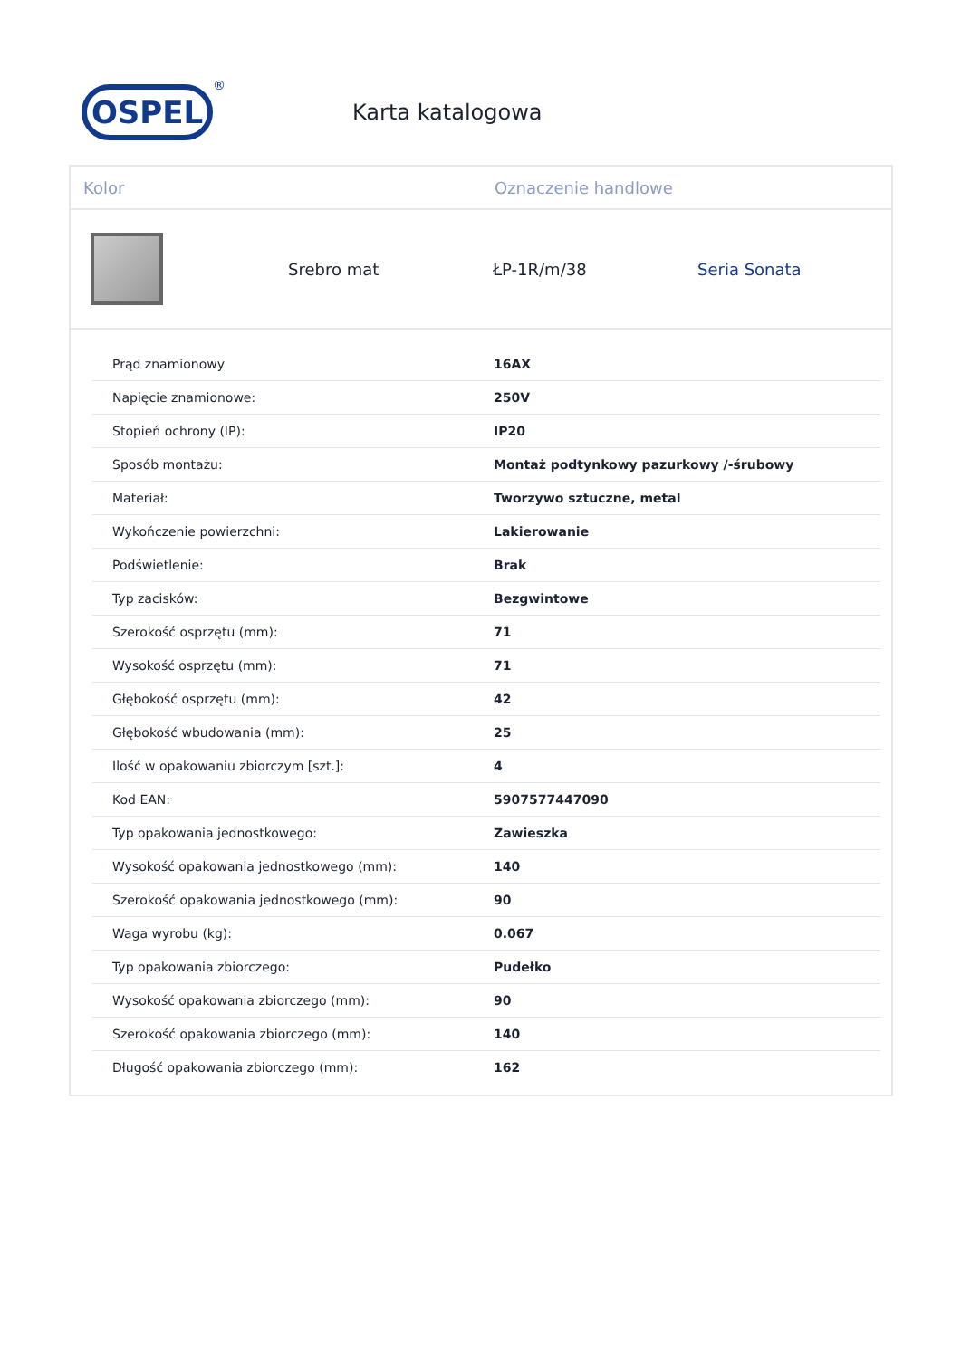OSPEL
®
Karta katalogowa
Kolor Oznaczenie handlowe
Srebro mat ŁP-1R/m/38 Seria Sonata
| Prąd znamionowy | 16AX |
| Napięcie znamionowe: | 250V |
| Stopień ochrony (IP): | IP20 |
| Sposób montażu: | Montaż podtynkowy pazurkowy /-śrubowy |
| Materiał: | Tworzywo sztuczne, metal |
| Wykończenie powierzchni: | Lakierowanie |
| Podświetlenie: | Brak |
| Typ zacisków: | Bezgwintowe |
| Szerokość osprzętu (mm): | 71 |
| Wysokość osprzętu (mm): | 71 |
| Głębokość osprzętu (mm): | 42 |
| Głębokość wbudowania (mm): | 25 |
| Ilość w opakowaniu zbiorczym [szt.]: | 4 |
| Kod EAN: | 5907577447090 |
| Typ opakowania jednostkowego: | Zawieszka |
| Wysokość opakowania jednostkowego (mm): | 140 |
| Szerokość opakowania jednostkowego (mm): | 90 |
| Waga wyrobu (kg): | 0.067 |
| Typ opakowania zbiorczego: | Pudełko |
| Wysokość opakowania zbiorczego (mm): | 90 |
| Szerokość opakowania zbiorczego (mm): | 140 |
| Długość opakowania zbiorczego (mm): | 162 |